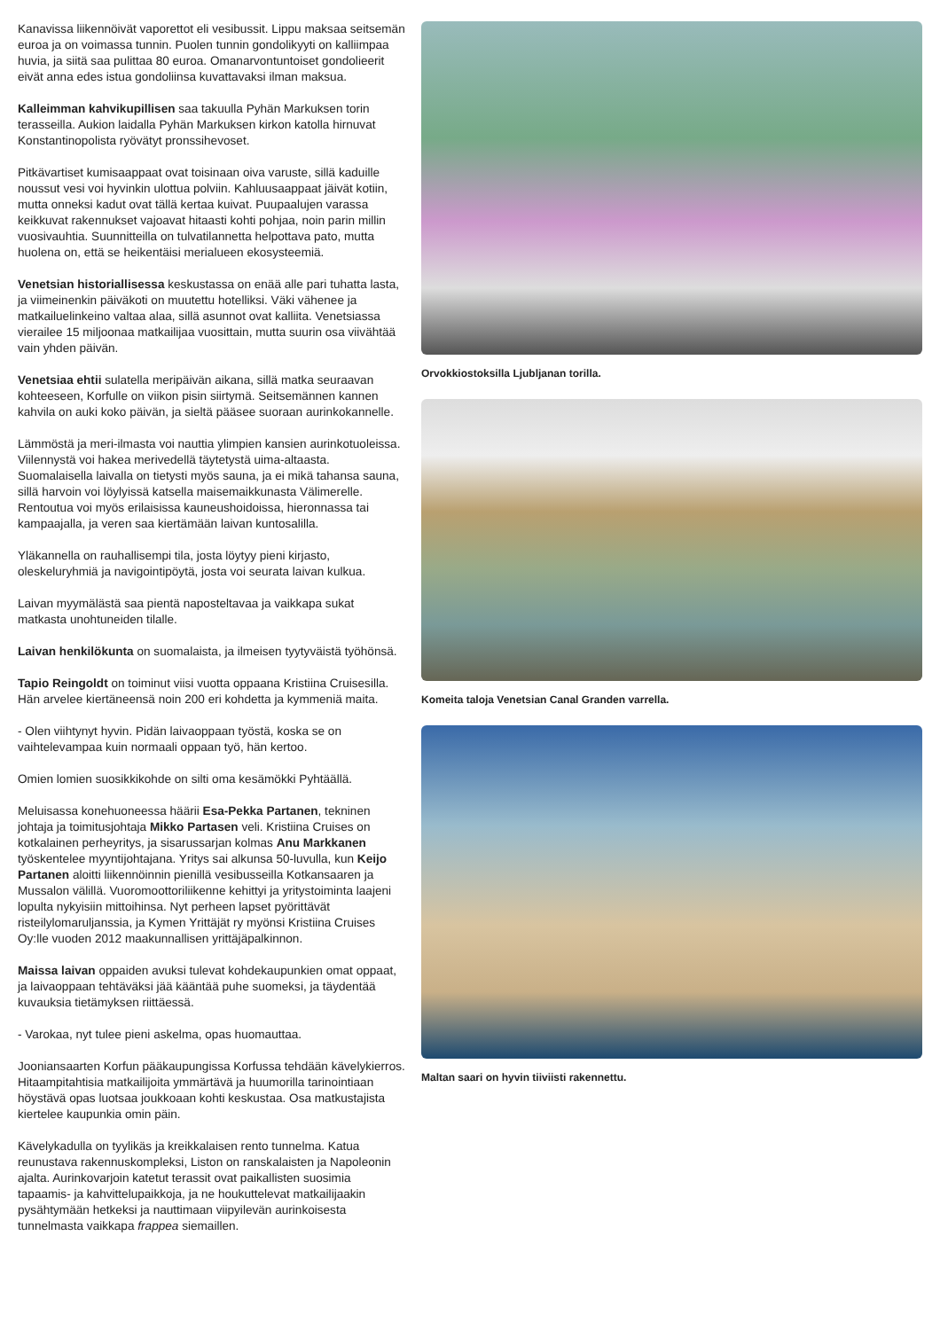Kanavissa liikennöivät vaporettot eli vesibussit. Lippu maksaa seitsemän euroa ja on voimassa tunnin. Puolen tunnin gondolikyyti on kalliimpaa huvia, ja siitä saa pulittaa 80 euroa. Omanarvontuntoiset gondolieerit eivät anna edes istua gondoliinsa kuvattavaksi ilman maksua.
Kalleimman kahvikupillisen saa takuulla Pyhän Markuksen torin terasseilla. Aukion laidalla Pyhän Markuksen kirkon katolla hirnuvat Konstantinopolista ryövätyt pronssihevoset.
Pitkävartiset kumisaappaat ovat toisinaan oiva varuste, sillä kaduille noussut vesi voi hyvinkin ulottua polviin. Kahluusaappaat jäivät kotiin, mutta onneksi kadut ovat tällä kertaa kuivat. Puupaalujen varassa keikkuvat rakennukset vajoavat hitaasti kohti pohjaa, noin parin millin vuosivauhtia. Suunnitteilla on tulvatilannetta helpottava pato, mutta huolena on, että se heikentäisi merialueen ekosysteemiä.
Venetsian historiallisessa keskustassa on enää alle pari tuhatta lasta, ja viimeinenkin päiväkoti on muutettu hotelliksi. Väki vähenee ja matkailuelinkeino valtaa alaa, sillä asunnot ovat kalliita. Venetsiassa vierailee 15 miljoonaa matkailijaa vuosittain, mutta suurin osa viivähtää vain yhden päivän.
Venetsiaa ehtii sulatella meripäivän aikana, sillä matka seuraavan kohteeseen, Korfulle on viikon pisin siirtymä. Seitsemännen kannen kahvila on auki koko päivän, ja sieltä pääsee suoraan aurinkokannelle.
Lämmöstä ja meri-ilmasta voi nauttia ylimpien kansien aurinkotuoleissa. Viilennystä voi hakea merivedellä täytetystä uima-altaasta. Suomalaisella laivalla on tietysti myös sauna, ja ei mikä tahansa sauna, sillä harvoin voi löylyissä katsella maisemaikkunasta Välimerelle. Rentoutua voi myös erilaisissa kauneushoidoissa, hieronnassa tai kampaajalla, ja veren saa kiertämään laivan kuntosalilla.
Yläkannella on rauhallisempi tila, josta löytyy pieni kirjasto, oleskeluryhmiä ja navigointipöytä, josta voi seurata laivan kulkua.
Laivan myymälästä saa pientä naposteltavaa ja vaikkapa sukat matkasta unohtuneiden tilalle.
Laivan henkilökunta on suomalaista, ja ilmeisen tyytyväistä työhönsä.
Tapio Reingoldt on toiminut viisi vuotta oppaana Kristiina Cruisesilla. Hän arvelee kiertäneensä noin 200 eri kohdetta ja kymmeniä maita.
- Olen viihtynyt hyvin. Pidän laivaoppaan työstä, koska se on vaihtelevampaa kuin normaali oppaan työ, hän kertoo.
Omien lomien suosikkikohde on silti oma kesämökki Pyhtäällä.
Meluisassa konehuoneessa häärii Esa-Pekka Partanen, tekninen johtaja ja toimitusjohtaja Mikko Partasen veli. Kristiina Cruises on kotkalainen perheyritys, ja sisarussarjan kolmas Anu Markkanen työskentelee myyntijohtajana. Yritys sai alkunsa 50-luvulla, kun Keijo Partanen aloitti liikennöinnin pienillä vesibusseilla Kotkansaaren ja Mussalon välillä. Vuoromoottoriliikenne kehittyi ja yritystoiminta laajeni lopulta nykyisiin mittoihinsa. Nyt perheen lapset pyörittävät risteilylomaruljanssia, ja Kymen Yrittäjät ry myönsi Kristiina Cruises Oy:lle vuoden 2012 maakunnallisen yrittäjäpalkinnon.
Maissa laivan oppaiden avuksi tulevat kohdekaupunkien omat oppaat, ja laivaoppaan tehtäväksi jää kääntää puhe suomeksi, ja täydentää kuvauksia tietämyksen riittäessä.
- Varokaa, nyt tulee pieni askelma, opas huomauttaa.
Jooniansaarten Korfun pääkaupungissa Korfussa tehdään kävelykierros. Hitaampitahtisia matkailijoita ymmärtävä ja huumorilla tarinointiaan höystävä opas luotsaa joukkoaan kohti keskustaa. Osa matkustajista kiertelee kaupunkia omin päin.
Kävelykadulla on tyylikäs ja kreikkalaisen rento tunnelma. Katua reunustava rakennuskompleksi, Liston on ranskalaisten ja Napoleonin ajalta. Aurinkovarjoin katetut terassit ovat paikallisten suosimia tapaamis- ja kahvittelupaikkoja, ja ne houkuttelevat matkailijaakin pysähtymään hetkeksi ja nauttimaan viipyilevän aurinkoisesta tunnelmasta vaikkapa frappea siemaillen.
Orvokkiostoksilla Ljubljanan torilla.
Komeita taloja Venetsian Canal Granden varrella.
Maltan saari on hyvin tiiviisti rakennettu.